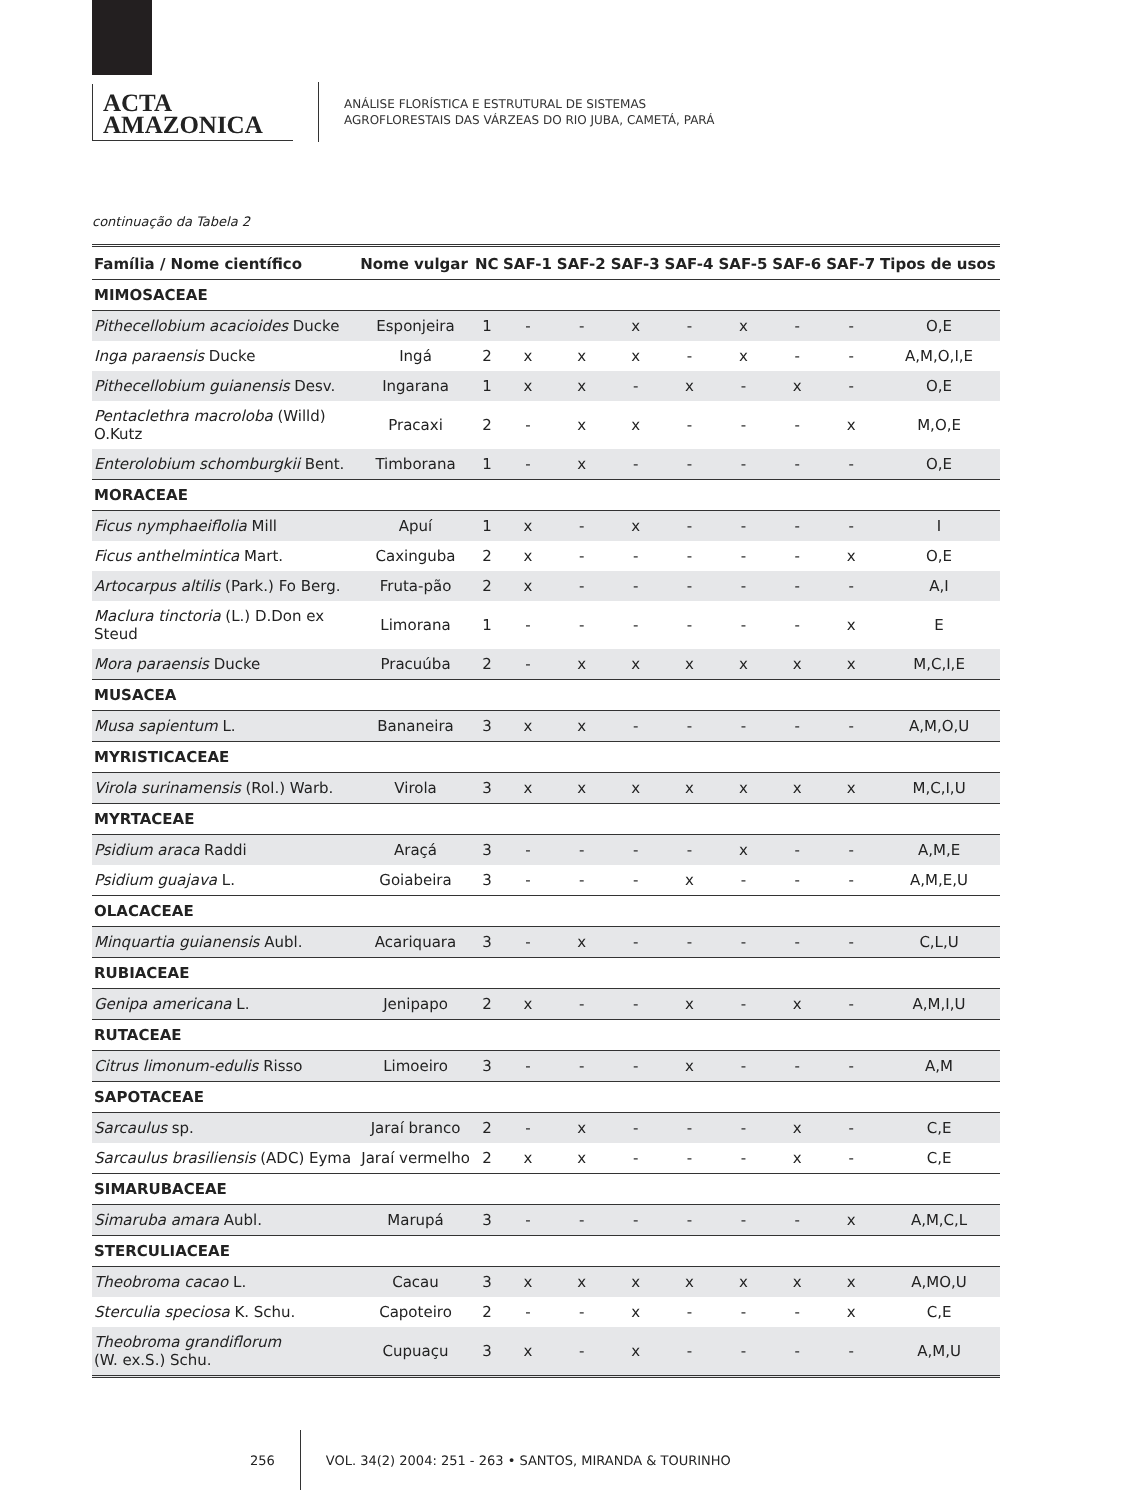ACTA
AMAZONICA
ANÁLISE FLORÍSTICA E ESTRUTURAL DE SISTEMAS
AGROFLORESTAIS DAS VÁRZEAS DO RIO JUBA, CAMETÁ, PARÁ
continuação da Tabela 2
| Família / Nome científico | Nome vulgar | NC | SAF-1 | SAF-2 | SAF-3 | SAF-4 | SAF-5 | SAF-6 | SAF-7 | Tipos de usos |
| --- | --- | --- | --- | --- | --- | --- | --- | --- | --- | --- |
| MIMOSACEAE | | | | | | | | | | |
| Pithecellobium acacioides Ducke | Esponjeira | 1 | - | - | x | - | x | - | - | O,E |
| Inga paraensis Ducke | Ingá | 2 | x | x | x | - | x | - | - | A,M,O,I,E |
| Pithecellobium guianensis Desv. | Ingarana | 1 | x | x | - | x | - | x | - | O,E |
| Pentaclethra macroloba (Willd) O.Kutz | Pracaxi | 2 | - | x | x | - | - | - | x | M,O,E |
| Enterolobium schomburgkii Bent. | Timborana | 1 | - | x | - | - | - | - | - | O,E |
| MORACEAE | | | | | | | | | | |
| Ficus nymphaeiflolia Mill | Apuí | 1 | x | - | x | - | - | - | - | I |
| Ficus anthelmintica Mart. | Caxinguba | 2 | x | - | - | - | - | - | x | O,E |
| Artocarpus altilis (Park.) Fo Berg. | Fruta-pão | 2 | x | - | - | - | - | - | - | A,I |
| Maclura tinctoria (L.) D.Don ex Steud | Limorana | 1 | - | - | - | - | - | - | x | E |
| Mora paraensis Ducke | Pracuúba | 2 | - | x | x | x | x | x | x | M,C,I,E |
| MUSACEA | | | | | | | | | | |
| Musa sapientum L. | Bananeira | 3 | x | x | - | - | - | - | - | A,M,O,U |
| MYRISTICACEAE | | | | | | | | | | |
| Virola surinamensis (Rol.) Warb. | Virola | 3 | x | x | x | x | x | x | x | M,C,I,U |
| MYRTACEAE | | | | | | | | | | |
| Psidium araca Raddi | Araçá | 3 | - | - | - | - | x | - | - | A,M,E |
| Psidium guajava L. | Goiabeira | 3 | - | - | - | x | - | - | - | A,M,E,U |
| OLACACEAE | | | | | | | | | | |
| Minquartia guianensis Aubl. | Acariquara | 3 | - | x | - | - | - | - | - | C,L,U |
| RUBIACEAE | | | | | | | | | | |
| Genipa americana L. | Jenipapo | 2 | x | - | - | x | - | x | - | A,M,I,U |
| RUTACEAE | | | | | | | | | | |
| Citrus limonum-edulis Risso | Limoeiro | 3 | - | - | - | x | - | - | - | A,M |
| SAPOTACEAE | | | | | | | | | | |
| Sarcaulus sp. | Jaraí branco | 2 | - | x | - | - | - | x | - | C,E |
| Sarcaulus brasiliensis (ADC) Eyma | Jaraí vermelho | 2 | x | x | - | - | - | x | - | C,E |
| SIMARUBACEAE | | | | | | | | | | |
| Simaruba amara Aubl. | Marupá | 3 | - | - | - | - | - | - | x | A,M,C,L |
| STERCULIACEAE | | | | | | | | | | |
| Theobroma cacao L. | Cacau | 3 | x | x | x | x | x | x | x | A,MO,U |
| Sterculia speciosa K. Schu. | Capoteiro | 2 | - | - | x | - | - | - | x | C,E |
| Theobroma grandiflorum (W. ex.S.) Schu. | Cupuaçu | 3 | x | - | x | - | - | - | - | A,M,U |
256
VOL. 34(2) 2004: 251 - 263 • SANTOS, MIRANDA & TOURINHO